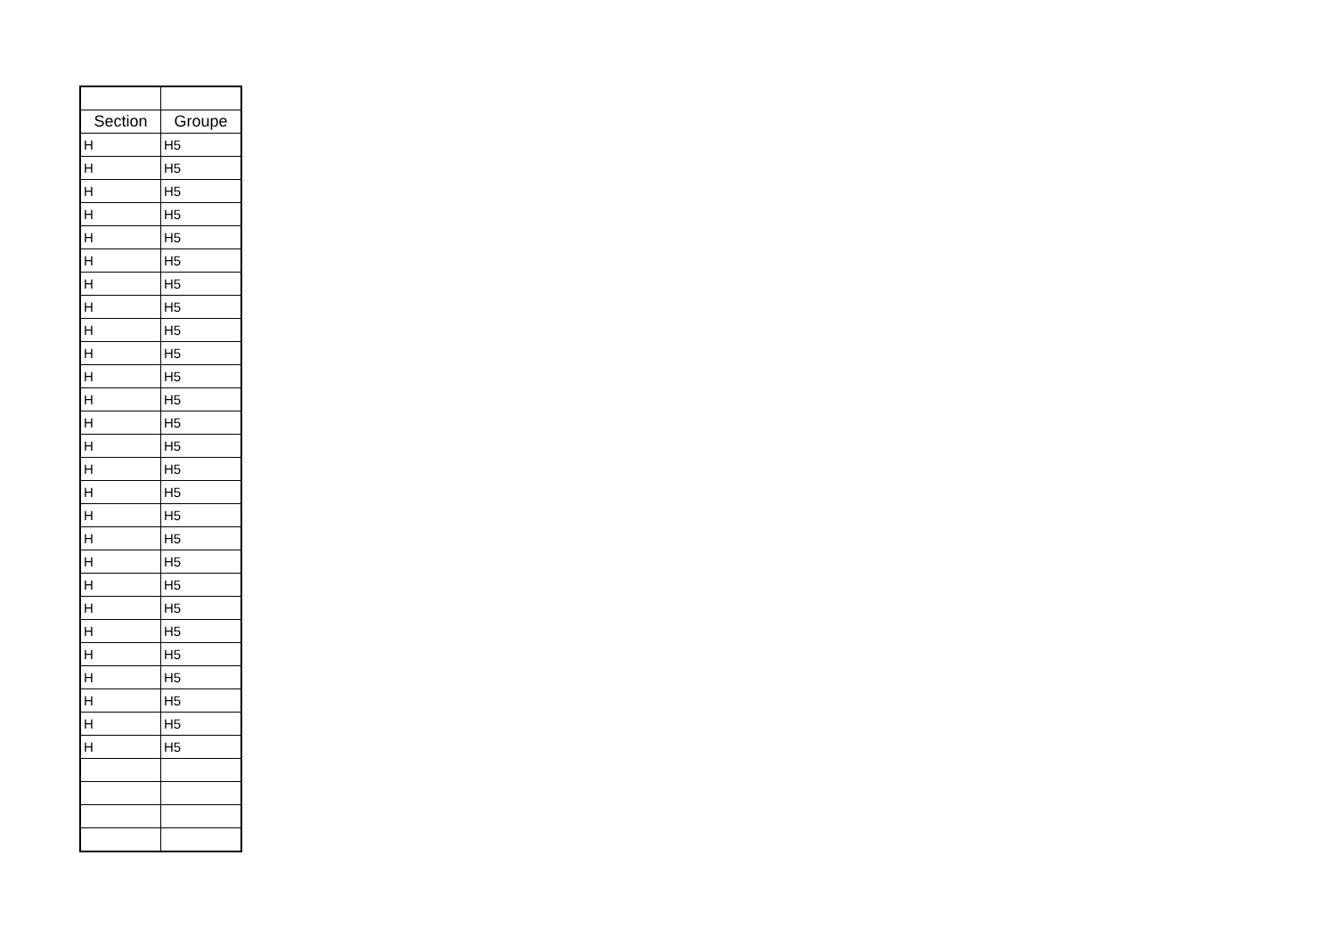| Section | Groupe |
| --- | --- |
| H | H5 |
| H | H5 |
| H | H5 |
| H | H5 |
| H | H5 |
| H | H5 |
| H | H5 |
| H | H5 |
| H | H5 |
| H | H5 |
| H | H5 |
| H | H5 |
| H | H5 |
| H | H5 |
| H | H5 |
| H | H5 |
| H | H5 |
| H | H5 |
| H | H5 |
| H | H5 |
| H | H5 |
| H | H5 |
| H | H5 |
| H | H5 |
| H | H5 |
| H | H5 |
| H | H5 |